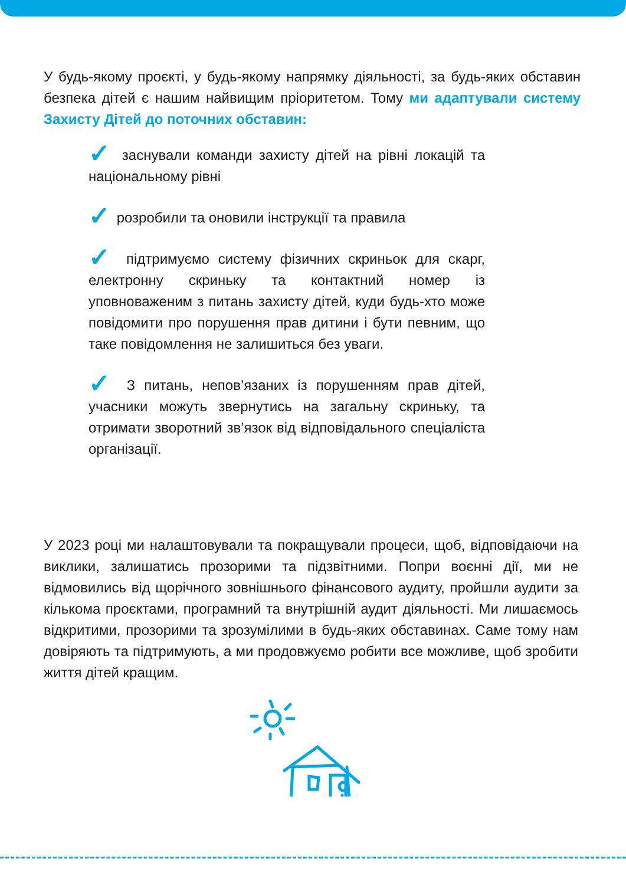У будь-якому проєкті, у будь-якому напрямку діяльності, за будь-яких обставин безпека дітей є нашим найвищим пріоритетом. Тому ми адаптували систему Захисту Дітей до поточних обставин:
✓ заснували команди захисту дітей на рівні локацій та національному рівні
✓ розробили та оновили інструкції та правила
✓ підтримуємо систему фізичних скриньок для скарг, електронну скриньку та контактний номер із уповноваженим з питань захисту дітей, куди будь-хто може повідомити про порушення прав дитини і бути певним, що таке повідомлення не залишиться без уваги.
✓ З питань, непов’язаних із порушенням прав дітей, учасники можуть звернутись на загальну скриньку, та отримати зворотний зв’язок від відповідального спеціаліста організації.
У 2023 році ми налаштовували та покращували процеси, щоб, відповідаючи на виклики, залишатись прозорими та підзвітними. Попри воєнні дії, ми не відмовились від щорічного зовнішнього фінансового аудиту, пройшли аудити за кількома проєктами, програмний та внутрішній аудит діяльності. Ми лишаємось відкритими, прозорими та зрозумілими в будь-яких обставинах. Саме тому нам довіряють та підтримують, а ми продовжуємо робити все можливе, щоб зробити життя дітей кращим.